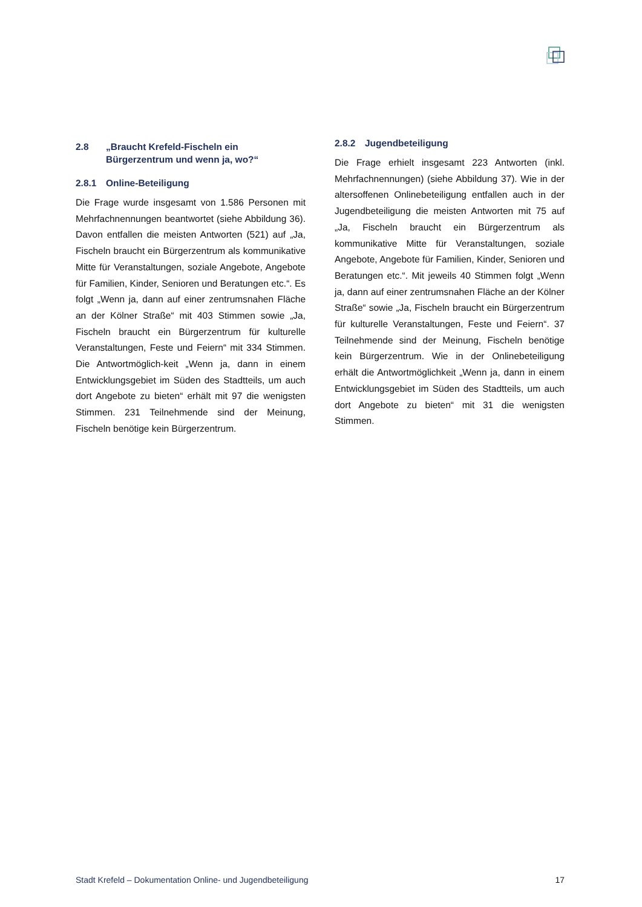2.8 „Braucht Krefeld-Fischeln ein Bürgerzentrum und wenn ja, wo?“
2.8.1 Online-Beteiligung
Die Frage wurde insgesamt von 1.586 Personen mit Mehrfachnennungen beantwortet (siehe Abbildung 36). Davon entfallen die meisten Antworten (521) auf „Ja, Fischeln braucht ein Bürgerzentrum als kommunikative Mitte für Veranstaltungen, soziale Angebote, Angebote für Familien, Kinder, Senioren und Beratungen etc.“. Es folgt „Wenn ja, dann auf einer zentrumsnahen Fläche an der Kölner Straße“ mit 403 Stimmen sowie „Ja, Fischeln braucht ein Bürgerzentrum für kulturelle Veranstaltungen, Feste und Feiern“ mit 334 Stimmen. Die Antwortmöglich-keit „Wenn ja, dann in einem Entwicklungsgebiet im Süden des Stadtteils, um auch dort Angebote zu bieten“ erhält mit 97 die wenigsten Stimmen. 231 Teilnehmende sind der Meinung, Fischeln benötige kein Bürgerzentrum.
2.8.2 Jugendbeteiligung
Die Frage erhielt insgesamt 223 Antworten (inkl. Mehrfachnennungen) (siehe Abbildung 37). Wie in der altersoffenen Onlinebeteiligung entfallen auch in der Jugendbeteiligung die meisten Antworten mit 75 auf „Ja, Fischeln braucht ein Bürgerzentrum als kommunikative Mitte für Veranstaltungen, soziale Angebote, Angebote für Familien, Kinder, Senioren und Beratungen etc.“. Mit jeweils 40 Stimmen folgt „Wenn ja, dann auf einer zentrumsnahen Fläche an der Kölner Straße“ sowie „Ja, Fischeln braucht ein Bürgerzentrum für kulturelle Veranstaltungen, Feste und Feiern“. 37 Teilnehmende sind der Meinung, Fischeln benötige kein Bürgerzentrum. Wie in der Onlinebeteiligung erhält die Antwortmöglichkeit „Wenn ja, dann in einem Entwicklungsgebiet im Süden des Stadtteils, um auch dort Angebote zu bieten“ mit 31 die wenigsten Stimmen.
Stadt Krefeld – Dokumentation Online- und Jugendbeteiligung 17